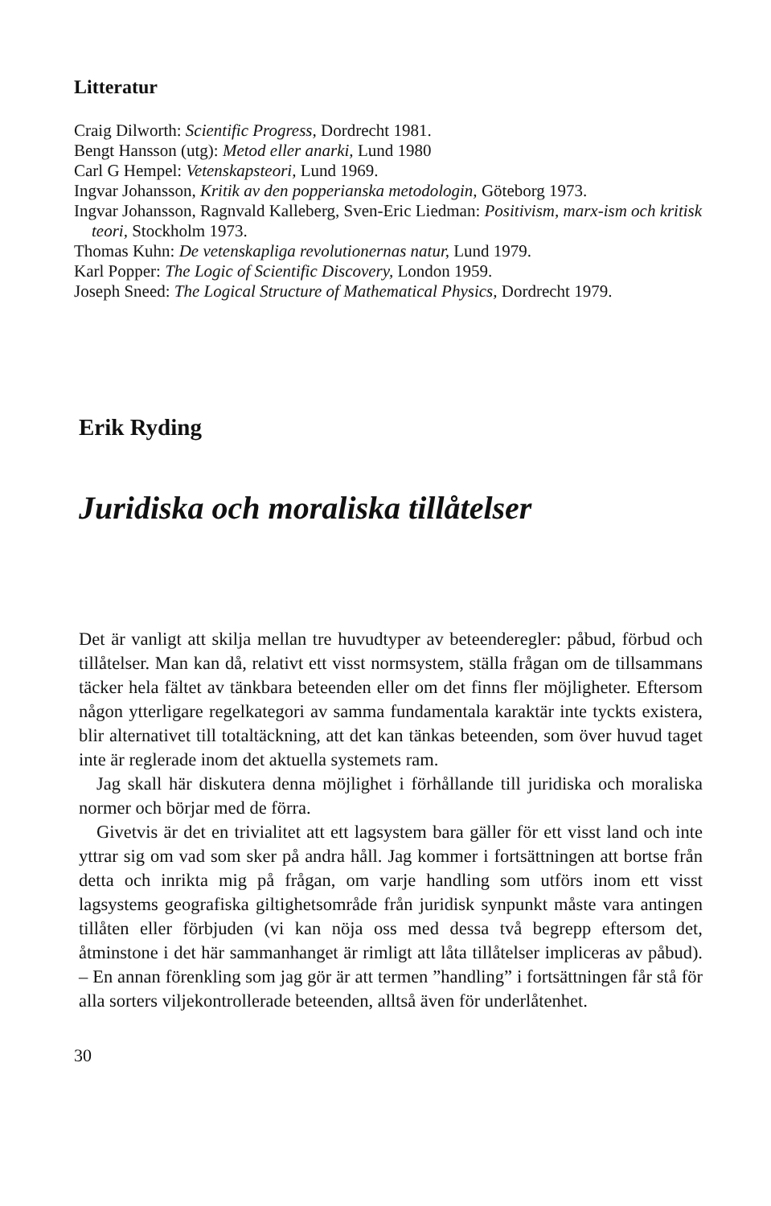Litteratur
Craig Dilworth: Scientific Progress, Dordrecht 1981.
Bengt Hansson (utg): Metod eller anarki, Lund 1980
Carl G Hempel: Vetenskapsteori, Lund 1969.
Ingvar Johansson, Kritik av den popperianska metodologin, Göteborg 1973.
Ingvar Johansson, Ragnvald Kalleberg, Sven-Eric Liedman: Positivism, marx-ism och kritisk teori, Stockholm 1973.
Thomas Kuhn: De vetenskapliga revolutionernas natur, Lund 1979.
Karl Popper: The Logic of Scientific Discovery, London 1959.
Joseph Sneed: The Logical Structure of Mathematical Physics, Dordrecht 1979.
Erik Ryding
Juridiska och moraliska tillåtelser
Det är vanligt att skilja mellan tre huvudtyper av beteenderegler: påbud, förbud och tillåtelser. Man kan då, relativt ett visst normsystem, ställa frågan om de tillsammans täcker hela fältet av tänkbara beteenden eller om det finns fler möjligheter. Eftersom någon ytterligare regelkategori av samma fundamentala karaktär inte tyckts existera, blir alternativet till totaltäckning, att det kan tänkas beteenden, som över huvud taget inte är reglerade inom det aktuella systemets ram.
Jag skall här diskutera denna möjlighet i förhållande till juridiska och moraliska normer och börjar med de förra.
Givetvis är det en trivialitet att ett lagsystem bara gäller för ett visst land och inte yttrar sig om vad som sker på andra håll. Jag kommer i fortsättningen att bortse från detta och inrikta mig på frågan, om varje handling som utförs inom ett visst lagsystems geografiska giltighetsområde från juridisk synpunkt måste vara antingen tillåten eller förbjuden (vi kan nöja oss med dessa två begrepp eftersom det, åtminstone i det här sammanhanget är rimligt att låta tillåtelser impliceras av påbud). – En annan förenkling som jag gör är att termen ”handling” i fortsättningen får stå för alla sorters viljekontrollerade beteenden, alltså även för underlåtenhet.
30